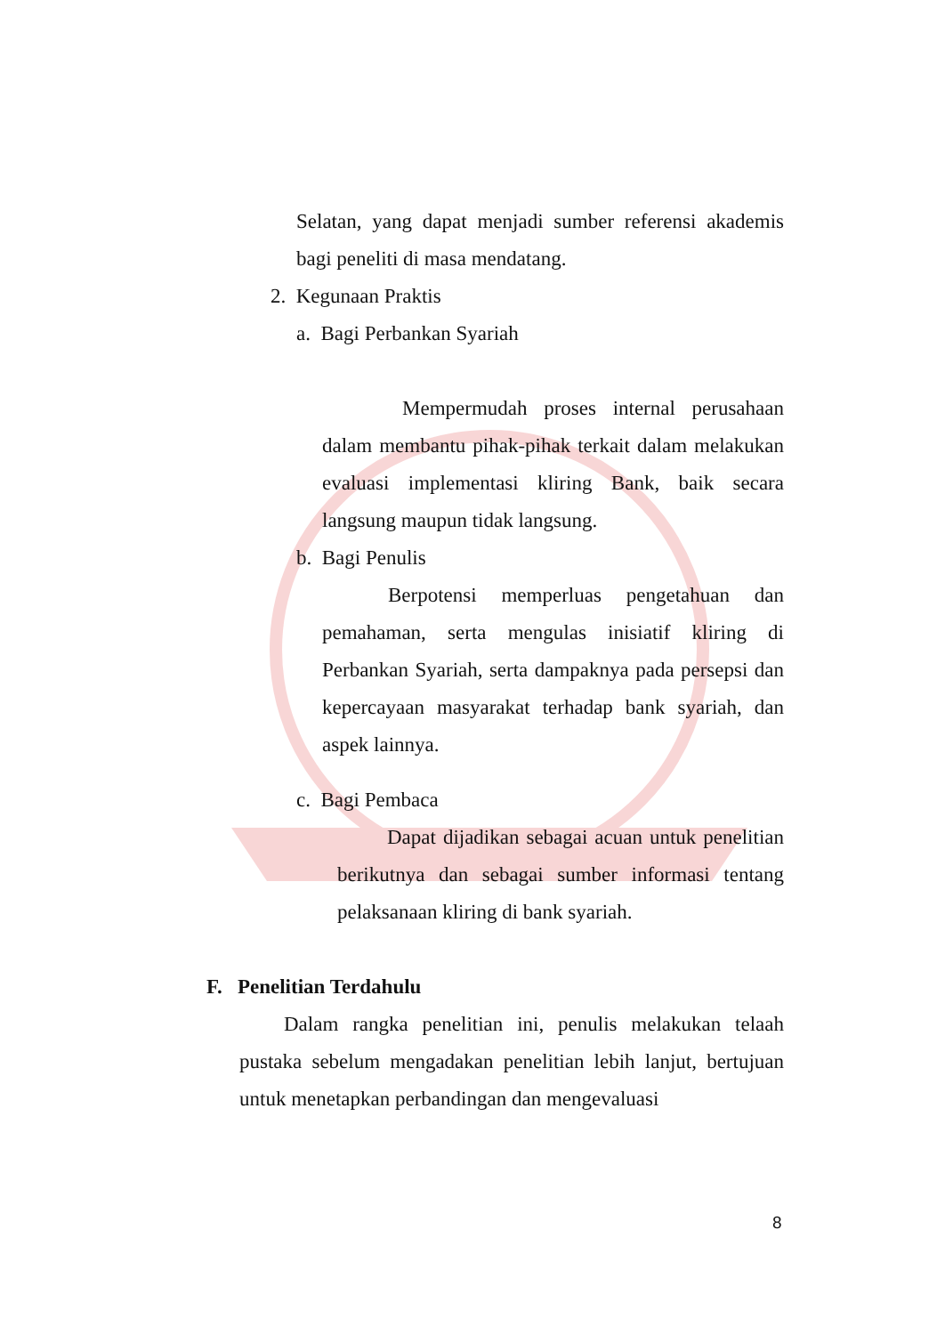Selatan, yang dapat menjadi sumber referensi akademis bagi peneliti di masa mendatang.
2. Kegunaan Praktis
a. Bagi Perbankan Syariah
Mempermudah proses internal perusahaan dalam membantu pihak-pihak terkait dalam melakukan evaluasi implementasi kliring Bank, baik secara langsung maupun tidak langsung.
b. Bagi Penulis
Berpotensi memperluas pengetahuan dan pemahaman, serta mengulas inisiatif kliring di Perbankan Syariah, serta dampaknya pada persepsi dan kepercayaan masyarakat terhadap bank syariah, dan aspek lainnya.
c. Bagi Pembaca
Dapat dijadikan sebagai acuan untuk penelitian berikutnya dan sebagai sumber informasi tentang pelaksanaan kliring di bank syariah.
F. Penelitian Terdahulu
Dalam rangka penelitian ini, penulis melakukan telaah pustaka sebelum mengadakan penelitian lebih lanjut, bertujuan untuk menetapkan perbandingan dan mengevaluasi
8